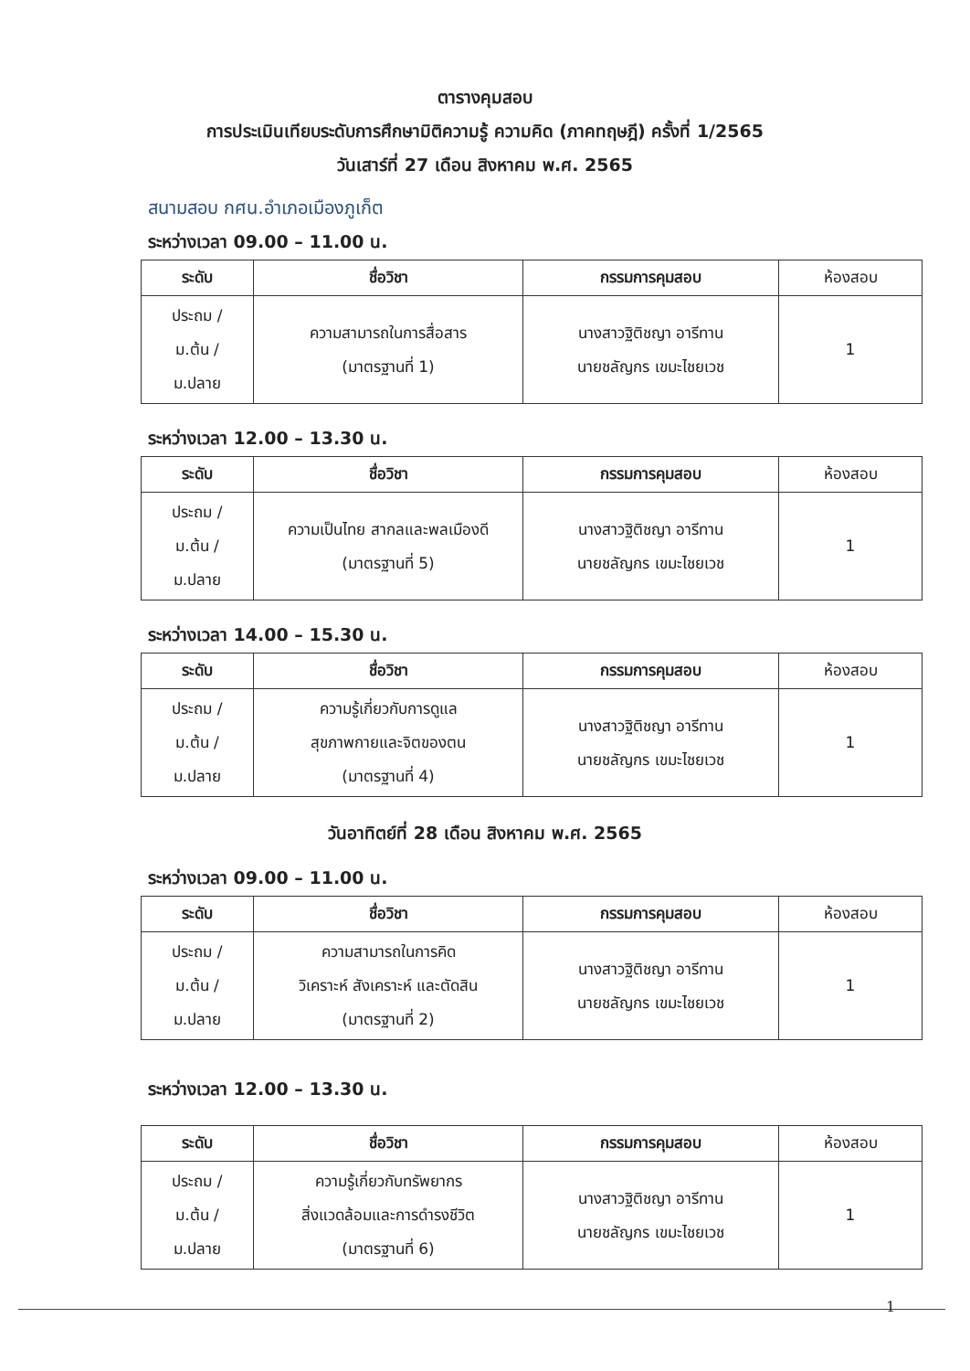ตารางคุมสอบ
การประเมินเทียบระดับการศึกษามิติความรู้ ความคิด (ภาคทฤษฎี) ครั้งที่ 1/2565
วันเสาร์ที่ 27 เดือน สิงหาคม พ.ศ. 2565
สนามสอบ กศน.อำเภอเมืองภูเก็ต
ระหว่างเวลา 09.00 – 11.00 น.
| ระดับ | ชื่อวิชา | กรรมการคุมสอบ | ห้องสอบ |
| --- | --- | --- | --- |
| ประถม / ม.ต้น / ม.ปลาย | ความสามารถในการสื่อสาร (มาตรฐานที่ 1) | นางสาวฐิติชญา อารีทาน นายชลัญกร เขมะไชยเวช | 1 |
ระหว่างเวลา 12.00 – 13.30 น.
| ระดับ | ชื่อวิชา | กรรมการคุมสอบ | ห้องสอบ |
| --- | --- | --- | --- |
| ประถม / ม.ต้น / ม.ปลาย | ความเป็นไทย สากลและพลเมืองดี (มาตรฐานที่ 5) | นางสาวฐิติชญา อารีทาน นายชลัญกร เขมะไชยเวช | 1 |
ระหว่างเวลา 14.00 – 15.30 น.
| ระดับ | ชื่อวิชา | กรรมการคุมสอบ | ห้องสอบ |
| --- | --- | --- | --- |
| ประถม / ม.ต้น / ม.ปลาย | ความรู้เกี่ยวกับการดูแล สุขภาพกายและจิตของตน (มาตรฐานที่ 4) | นางสาวฐิติชญา อารีทาน นายชลัญกร เขมะไชยเวช | 1 |
วันอาทิตย์ที่ 28 เดือน สิงหาคม พ.ศ. 2565
ระหว่างเวลา 09.00 – 11.00 น.
| ระดับ | ชื่อวิชา | กรรมการคุมสอบ | ห้องสอบ |
| --- | --- | --- | --- |
| ประถม / ม.ต้น / ม.ปลาย | ความสามารถในการคิด วิเคราะห์ สังเคราะห์ และตัดสิน (มาตรฐานที่ 2) | นางสาวฐิติชญา อารีทาน นายชลัญกร เขมะไชยเวช | 1 |
ระหว่างเวลา 12.00 – 13.30 น.
| ระดับ | ชื่อวิชา | กรรมการคุมสอบ | ห้องสอบ |
| --- | --- | --- | --- |
| ประถม / ม.ต้น / ม.ปลาย | ความรู้เกี่ยวกับทรัพยากร สิ่งแวดล้อมและการดำรงชีวิต (มาตรฐานที่ 6) | นางสาวฐิติชญา อารีทาน นายชลัญกร เขมะไชยเวช | 1 |
1